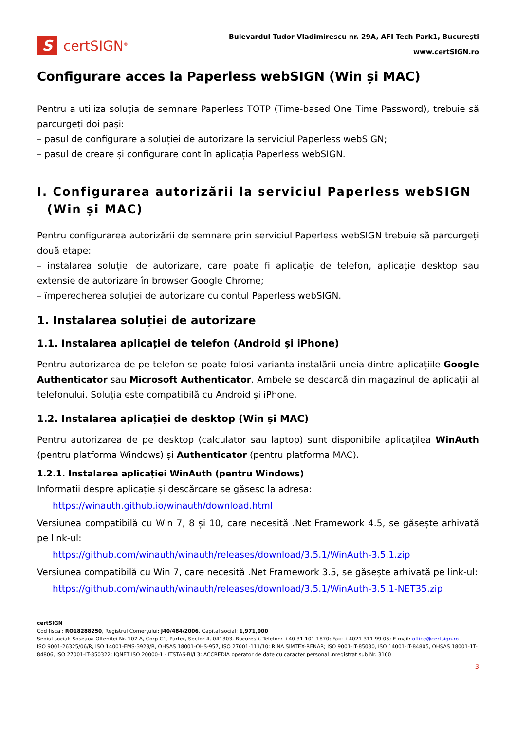S
certSIGN<sup>®</sup>
Bulevardul Tudor Vladimirescu nr. 29A, AFI Tech Park1, Bucureşti
www.certSIGN.ro
Configurare acces la Paperless webSIGN (Win și MAC)
Pentru a utiliza soluția de semnare Paperless TOTP (Time-based One Time Password), trebuie să parcurgeți doi pași:
– pasul de configurare a soluției de autorizare la serviciul Paperless webSIGN;
– pasul de creare și configurare cont în aplicația Paperless webSIGN.
I. Configurarea autorizării la serviciul Paperless webSIGN
(Win și MAC)
Pentru configurarea autorizării de semnare prin serviciul Paperless webSIGN trebuie să parcurgeți două etape:
– instalarea soluției de autorizare, care poate fi aplicație de telefon, aplicație desktop sau extensie de autorizare în browser Google Chrome;
– împerecherea soluției de autorizare cu contul Paperless webSIGN.
1. Instalarea soluției de autorizare
1.1. Instalarea aplicației de telefon (Android și iPhone)
Pentru autorizarea de pe telefon se poate folosi varianta instalării uneia dintre aplicațiile Google Authenticator sau Microsoft Authenticator. Ambele se descarcă din magazinul de aplicații al telefonului. Soluția este compatibilă cu Android și iPhone.
1.2. Instalarea aplicației de desktop (Win și MAC)
Pentru autorizarea de pe desktop (calculator sau laptop) sunt disponibile aplicațilea WinAuth (pentru platforma Windows) și Authenticator (pentru platforma MAC).
1.2.1. Instalarea aplicației WinAuth (pentru Windows)
Informații despre aplicație și descărcare se găsesc la adresa:
https://winauth.github.io/winauth/download.html
Versiunea compatibilă cu Win 7, 8 și 10, care necesită .Net Framework 4.5, se găsește arhivată pe link-ul:
https://github.com/winauth/winauth/releases/download/3.5.1/WinAuth-3.5.1.zip
Versiunea compatibilă cu Win 7, care necesită .Net Framework 3.5, se găsește arhivată pe link-ul:
https://github.com/winauth/winauth/releases/download/3.5.1/WinAuth-3.5.1-NET35.zip
certSIGN
Cod fiscal: RO18288250, Registrul Comerţului: J40/484/2006. Capital social: 1,971,000
Sediul social: Şoseaua Olteniţei Nr. 107 A, Corp C1, Parter, Sector 4, 041303, Bucureşti, Telefon: +40 31 101 1870; Fax: +4021 311 99 05; E-mail: office@certsign.ro
ISO 9001-26325/06/R, ISO 14001-EMS-3928/R, OHSAS 18001-OHS-957, ISO 27001-111/10: RINA SIMTEX-RENAR; ISO 9001-IT-85030, ISO 14001-IT-84805, OHSAS 18001-1T-84806, ISO 27001-IT-850322: IQNET ISO 20000-1 - ITSTAS-BI/I 3: ACCREDIA operator de date cu caracter personal .nregistrat sub Nr. 3160
3